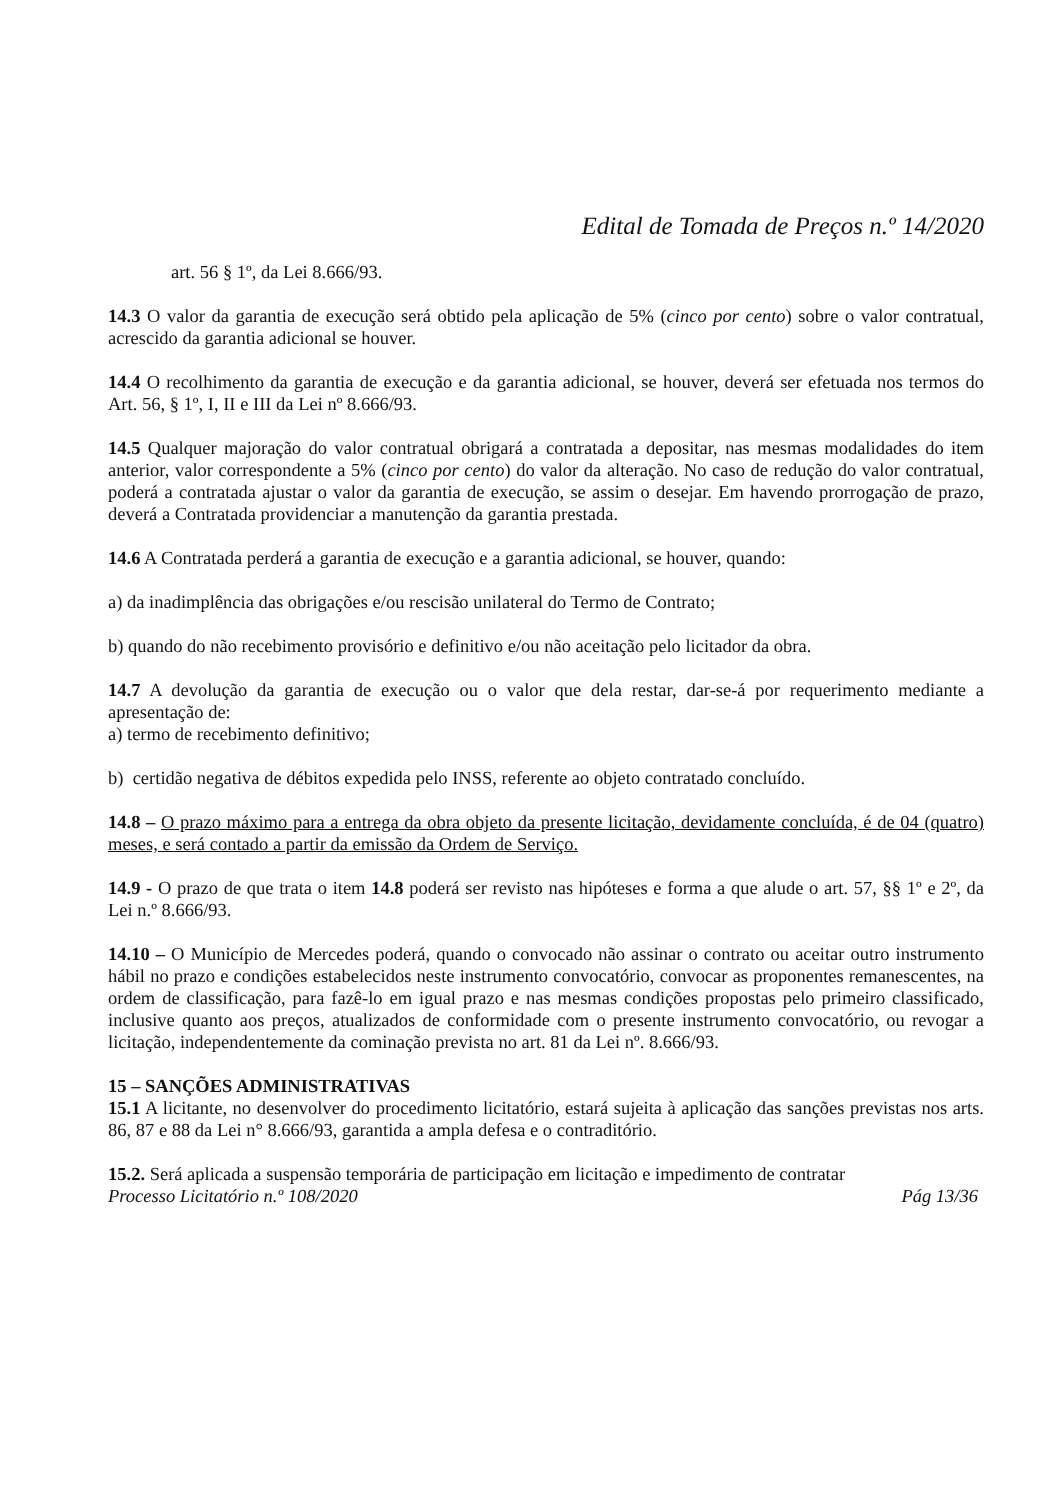Edital de Tomada de Preços n.º 14/2020
art. 56 § 1º, da Lei 8.666/93.
14.3 O valor da garantia de execução será obtido pela aplicação de 5% (cinco por cento) sobre o valor contratual, acrescido da garantia adicional se houver.
14.4 O recolhimento da garantia de execução e da garantia adicional, se houver, deverá ser efetuada nos termos do Art. 56, § 1º, I, II e III da Lei nº 8.666/93.
14.5 Qualquer majoração do valor contratual obrigará a contratada a depositar, nas mesmas modalidades do item anterior, valor correspondente a 5% (cinco por cento) do valor da alteração. No caso de redução do valor contratual, poderá a contratada ajustar o valor da garantia de execução, se assim o desejar. Em havendo prorrogação de prazo, deverá a Contratada providenciar a manutenção da garantia prestada.
14.6 A Contratada perderá a garantia de execução e a garantia adicional, se houver, quando:
a) da inadimplência das obrigações e/ou rescisão unilateral do Termo de Contrato;
b) quando do não recebimento provisório e definitivo e/ou não aceitação pelo licitador da obra.
14.7 A devolução da garantia de execução ou o valor que dela restar, dar-se-á por requerimento mediante a apresentação de:
a) termo de recebimento definitivo;
b) certidão negativa de débitos expedida pelo INSS, referente ao objeto contratado concluído.
14.8 – O prazo máximo para a entrega da obra objeto da presente licitação, devidamente concluída, é de 04 (quatro) meses, e será contado a partir da emissão da Ordem de Serviço.
14.9 - O prazo de que trata o item 14.8 poderá ser revisto nas hipóteses e forma a que alude o art. 57, §§ 1º e 2º, da Lei n.º 8.666/93.
14.10 – O Município de Mercedes poderá, quando o convocado não assinar o contrato ou aceitar outro instrumento hábil no prazo e condições estabelecidos neste instrumento convocatório, convocar as proponentes remanescentes, na ordem de classificação, para fazê-lo em igual prazo e nas mesmas condições propostas pelo primeiro classificado, inclusive quanto aos preços, atualizados de conformidade com o presente instrumento convocatório, ou revogar a licitação, independentemente da cominação prevista no art. 81 da Lei nº. 8.666/93.
15 – SANÇÕES ADMINISTRATIVAS
15.1 A licitante, no desenvolver do procedimento licitatório, estará sujeita à aplicação das sanções previstas nos arts. 86, 87 e 88 da Lei n° 8.666/93, garantida a ampla defesa e o contraditório.
15.2. Será aplicada a suspensão temporária de participação em licitação e impedimento de contratar
Processo Licitatório n.º 108/2020 Pág 13/36